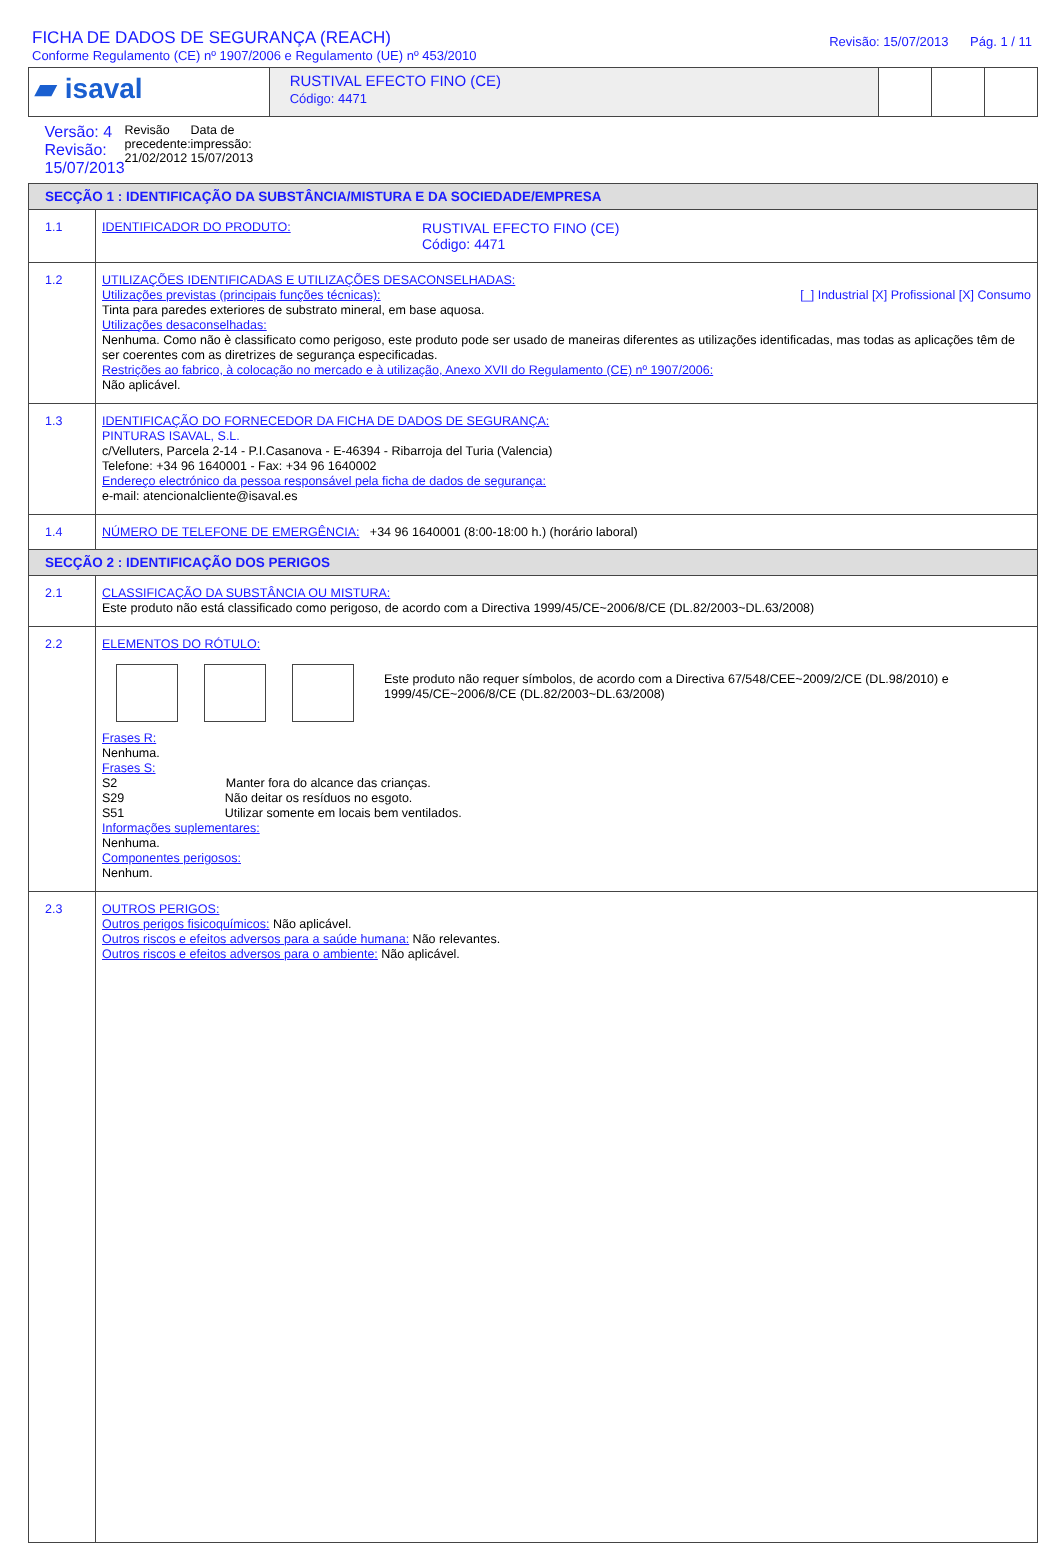FICHA DE DADOS DE SEGURANÇA (REACH)
Conforme Regulamento (CE) nº 1907/2006 e Regulamento (UE) nº 453/2010
Revisão: 15/07/2013 Pág. 1 / 11
| ▰ isaval | RUSTIVAL EFECTO FINO (CE) Código: 4471 | | | |
| Versão: 4 Revisão: 15/07/2013 Revisão precedente: 21/02/2012 Data de impressão: 15/07/2013 | | | | |
| SECÇÃO 1 : IDENTIFICAÇÃO DA SUBSTÂNCIA/MISTURA E DA SOCIEDADE/EMPRESA | |
| 1.1 | IDENTIFICADOR DO PRODUTO: RUSTIVAL EFECTO FINO (CE) Código: 4471 |
| 1.2 | UTILIZAÇÕES IDENTIFICADAS E UTILIZAÇÕES DESACONSELHADAS: Utilizações previstas (principais funções técnicas): [_] Industrial [X] Profissional [X] Consumo Tinta para paredes exteriores de substrato mineral, em base aquosa. Utilizações desaconselhadas: Nenhuma. Como não è classificato como perigoso, este produto pode ser usado de maneiras diferentes as utilizações identificadas, mas todas as aplicações têm de ser coerentes com as diretrizes de segurança especificadas. Restrições ao fabrico, à colocação no mercado e à utilização, Anexo XVII do Regulamento (CE) nº 1907/2006: Não aplicável. |
| 1.3 | IDENTIFICAÇÃO DO FORNECEDOR DA FICHA DE DADOS DE SEGURANÇA: PINTURAS ISAVAL, S.L. c/Velluters, Parcela 2-14 - P.I.Casanova - E-46394 - Ribarroja del Turia (Valencia) Telefone: +34 96 1640001 - Fax: +34 96 1640002 Endereço electrónico da pessoa responsável pela ficha de dados de segurança: e-mail: atencionalcliente@isaval.es |
| 1.4 | NÚMERO DE TELEFONE DE EMERGÊNCIA: +34 96 1640001 (8:00-18:00 h.) (horário laboral) |
| SECÇÃO 2 : IDENTIFICAÇÃO DOS PERIGOS | |
| 2.1 | CLASSIFICAÇÃO DA SUBSTÂNCIA OU MISTURA: Este produto não está classificado como perigoso, de acordo com a Directiva 1999/45/CE~2006/8/CE (DL.82/2003~DL.63/2008) |
| 2.2 | ELEMENTOS DO RÓTULO: Este produto não requer símbolos, de acordo com a Directiva 67/548/CEE~2009/2/CE (DL.98/2010) e 1999/45/CE~2006/8/CE (DL.82/2003~DL.63/2008) Frases R: Nenhuma. Frases S: S2 Manter fora do alcance das crianças. S29 Não deitar os resíduos no esgoto. S51 Utilizar somente em locais bem ventilados. Informações suplementares: Nenhuma. Componentes perigosos: Nenhum. |
| 2.3 | OUTROS PERIGOS: Outros perigos fisicoquímicos: Não aplicável. Outros riscos e efeitos adversos para a saúde humana: Não relevantes. Outros riscos e efeitos adversos para o ambiente: Não aplicável. |